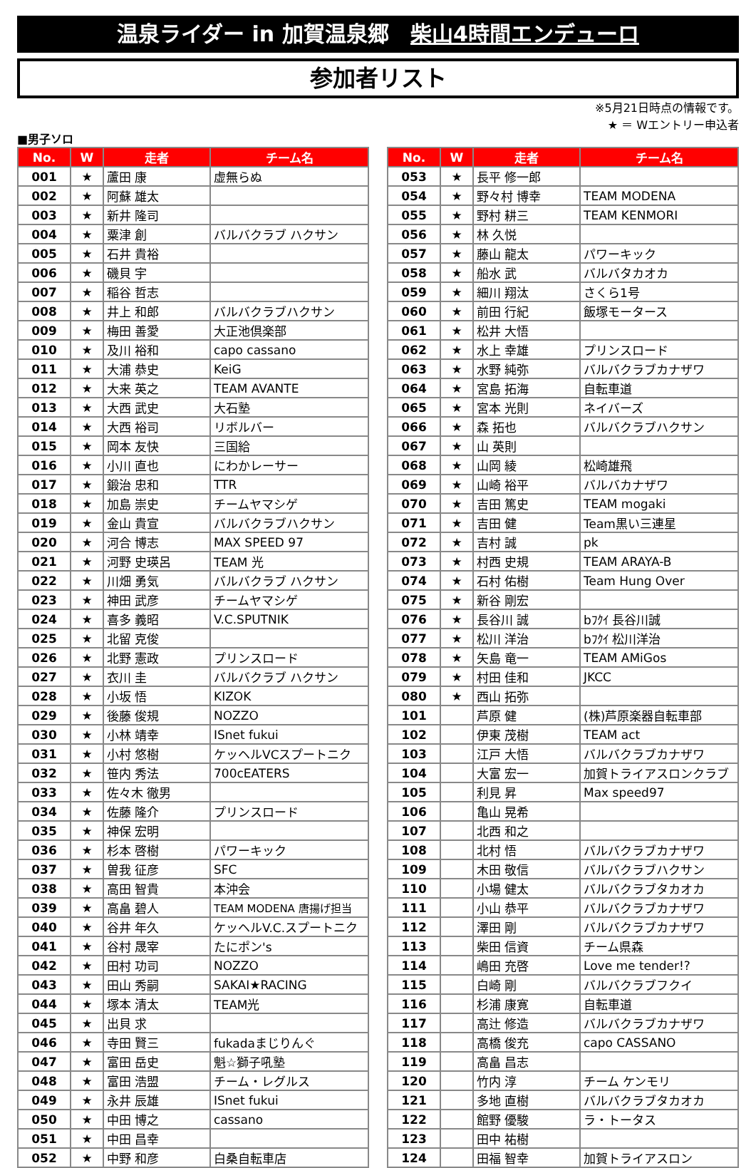温泉ライダー in 加賀温泉郷 柴山4時間エンデューロ
参加者リスト
※5月21日時点の情報です。
★ ＝ Wエントリー申込者
■男子ソロ
| No. | W | 走者 | チーム名 |
| --- | --- | --- | --- |
| 001 | ★ | 蘆田 康 | 虚無らぬ |
| 002 | ★ | 阿蘇 雄太 | |
| 003 | ★ | 新井 隆司 | |
| 004 | ★ | 粟津 創 | バルバクラブ ハクサン |
| 005 | ★ | 石井 貴裕 | |
| 006 | ★ | 磯貝 宇 | |
| 007 | ★ | 稲谷 哲志 | |
| 008 | ★ | 井上 和郎 | バルバクラブハクサン |
| 009 | ★ | 梅田 善愛 | 大正池倶楽部 |
| 010 | ★ | 及川 裕和 | capo cassano |
| 011 | ★ | 大浦 恭史 | KeiG |
| 012 | ★ | 大来 英之 | TEAM AVANTE |
| 013 | ★ | 大西 武史 | 大石塾 |
| 014 | ★ | 大西 裕司 | リボルバー |
| 015 | ★ | 岡本 友快 | 三国給 |
| 016 | ★ | 小川 直也 | にわかレーサー |
| 017 | ★ | 鍛治 忠和 | TTR |
| 018 | ★ | 加島 崇史 | チームヤマシゲ |
| 019 | ★ | 金山 貴宣 | バルバクラブハクサン |
| 020 | ★ | 河合 博志 | MAX SPEED 97 |
| 021 | ★ | 河野 史瑛呂 | TEAM 光 |
| 022 | ★ | 川畑 勇気 | バルバクラブ ハクサン |
| 023 | ★ | 神田 武彦 | チームヤマシゲ |
| 024 | ★ | 喜多 義昭 | V.C.SPUTNIK |
| 025 | ★ | 北留 克俊 | |
| 026 | ★ | 北野 憲政 | プリンスロード |
| 027 | ★ | 衣川 圭 | バルバクラブ ハクサン |
| 028 | ★ | 小坂 悟 | KIZOK |
| 029 | ★ | 後藤 俊規 | NOZZO |
| 030 | ★ | 小林 靖幸 | ISnet fukui |
| 031 | ★ | 小村 悠樹 | ケッヘルVCスプートニク |
| 032 | ★ | 笹内 秀法 | 700cEATERS |
| 033 | ★ | 佐々木 徹男 | |
| 034 | ★ | 佐藤 隆介 | プリンスロード |
| 035 | ★ | 神保 宏明 | |
| 036 | ★ | 杉本 啓樹 | パワーキック |
| 037 | ★ | 曽我 征彦 | SFC |
| 038 | ★ | 高田 智貴 | 本沖会 |
| 039 | ★ | 高畠 碧人 | TEAM MODENA 唐揚げ担当 |
| 040 | ★ | 谷井 年久 | ケッヘルV.C.スプートニク |
| 041 | ★ | 谷村 晟宰 | たにポン's |
| 042 | ★ | 田村 功司 | NOZZO |
| 043 | ★ | 田山 秀嗣 | SAKAI★RACING |
| 044 | ★ | 塚本 清太 | TEAM光 |
| 045 | ★ | 出貝 求 | |
| 046 | ★ | 寺田 賢三 | fukadaまじりんぐ |
| 047 | ★ | 富田 岳史 | 魁☆獅子吼塾 |
| 048 | ★ | 富田 浩盟 | チーム・レグルス |
| 049 | ★ | 永井 辰雄 | ISnet fukui |
| 050 | ★ | 中田 博之 | cassano |
| 051 | ★ | 中田 昌幸 | |
| 052 | ★ | 中野 和彦 | 白桑自転車店 |
| No. | W | 走者 | チーム名 |
| --- | --- | --- | --- |
| 053 | ★ | 長平 修一郎 | |
| 054 | ★ | 野々村 博幸 | TEAM MODENA |
| 055 | ★ | 野村 耕三 | TEAM KENMORI |
| 056 | ★ | 林 久悦 | |
| 057 | ★ | 藤山 龍太 | パワーキック |
| 058 | ★ | 船水 武 | バルバタカオカ |
| 059 | ★ | 細川 翔汰 | さくら1号 |
| 060 | ★ | 前田 行紀 | 飯塚モータース |
| 061 | ★ | 松井 大悟 | |
| 062 | ★ | 水上 幸雄 | プリンスロード |
| 063 | ★ | 水野 純弥 | バルバクラブカナザワ |
| 064 | ★ | 宮島 拓海 | 自転車道 |
| 065 | ★ | 宮本 光則 | ネイバーズ |
| 066 | ★ | 森 拓也 | バルバクラブハクサン |
| 067 | ★ | 山 英則 | |
| 068 | ★ | 山岡 綾 | 松崎雄飛 |
| 069 | ★ | 山崎 裕平 | バルバカナザワ |
| 070 | ★ | 吉田 篤史 | TEAM mogaki |
| 071 | ★ | 吉田 健 | Team黒い三連星 |
| 072 | ★ | 吉村 誠 | pk |
| 073 | ★ | 村西 史規 | TEAM ARAYA-B |
| 074 | ★ | 石村 佑樹 | Team Hung Over |
| 075 | ★ | 新谷 剛宏 | |
| 076 | ★ | 長谷川 誠 | bﾌｸｲ 長谷川誠 |
| 077 | ★ | 松川 洋治 | bﾌｸｲ 松川洋治 |
| 078 | ★ | 矢島 竜一 | TEAM AMiGos |
| 079 | ★ | 村田 佳和 | JKCC |
| 080 | ★ | 西山 拓弥 | |
| 101 | | 芦原 健 | (株)芦原楽器自転車部 |
| 102 | | 伊東 茂樹 | TEAM act |
| 103 | | 江戸 大悟 | バルバクラブカナザワ |
| 104 | | 大富 宏一 | 加賀トライアスロンクラブ |
| 105 | | 利見 昇 | Max speed97 |
| 106 | | 亀山 晃希 | |
| 107 | | 北西 和之 | |
| 108 | | 北村 悟 | バルバクラブカナザワ |
| 109 | | 木田 敬信 | バルバクラブハクサン |
| 110 | | 小場 健太 | バルバクラブタカオカ |
| 111 | | 小山 恭平 | バルバクラブカナザワ |
| 112 | | 澤田 剛 | バルバクラブカナザワ |
| 113 | | 柴田 信資 | チーム県森 |
| 114 | | 嶋田 充啓 | Love me tender!? |
| 115 | | 白崎 剛 | バルバクラブフクイ |
| 116 | | 杉浦 康寛 | 自転車道 |
| 117 | | 高辻 修造 | バルバクラブカナザワ |
| 118 | | 高橋 俊充 | capo CASSANO |
| 119 | | 高畠 昌志 | |
| 120 | | 竹内 淳 | チーム ケンモリ |
| 121 | | 多地 直樹 | バルバクラブタカオカ |
| 122 | | 館野 優駿 | ラ・トータス |
| 123 | | 田中 祐樹 | |
| 124 | | 田福 智幸 | 加賀トライアスロン |